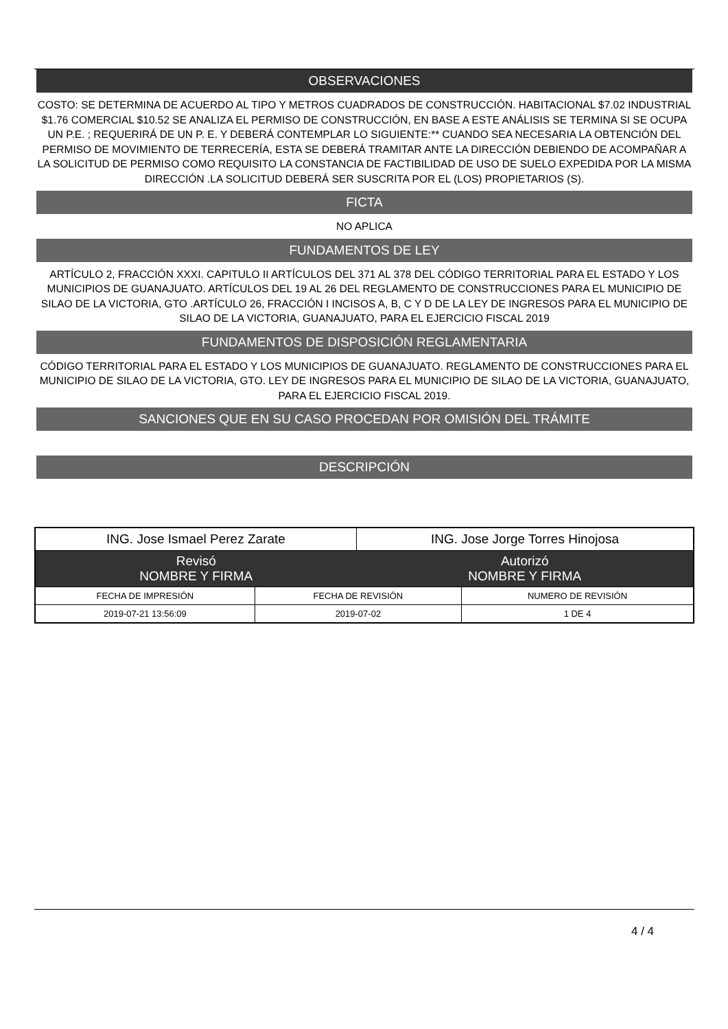OBSERVACIONES
COSTO: SE DETERMINA DE ACUERDO AL TIPO Y METROS CUADRADOS DE CONSTRUCCIÓN. HABITACIONAL $7.02 INDUSTRIAL $1.76 COMERCIAL $10.52 SE ANALIZA EL PERMISO DE CONSTRUCCIÓN, EN BASE A ESTE ANÁLISIS SE TERMINA SI SE OCUPA UN P.E. ; REQUERIRÁ DE UN P. E. Y DEBERÁ CONTEMPLAR LO SIGUIENTE:** CUANDO SEA NECESARIA LA OBTENCIÓN DEL PERMISO DE MOVIMIENTO DE TERRECERÍA, ESTA SE DEBERÁ TRAMITAR ANTE LA DIRECCIÓN DEBIENDO DE ACOMPAÑAR A LA SOLICITUD DE PERMISO COMO REQUISITO LA CONSTANCIA DE FACTIBILIDAD DE USO DE SUELO EXPEDIDA POR LA MISMA DIRECCIÓN .LA SOLICITUD DEBERÁ SER SUSCRITA POR EL (LOS) PROPIETARIOS (S).
FICTA
NO APLICA
FUNDAMENTOS DE LEY
ARTÍCULO 2, FRACCIÓN XXXI. CAPITULO II ARTÍCULOS DEL 371 AL 378 DEL CÓDIGO TERRITORIAL PARA EL ESTADO Y LOS MUNICIPIOS DE GUANAJUATO. ARTÍCULOS DEL 19 AL 26 DEL REGLAMENTO DE CONSTRUCCIONES PARA EL MUNICIPIO DE SILAO DE LA VICTORIA, GTO .ARTÍCULO 26, FRACCIÓN I INCISOS A, B, C Y D DE LA LEY DE INGRESOS PARA EL MUNICIPIO DE SILAO DE LA VICTORIA, GUANAJUATO, PARA EL EJERCICIO FISCAL 2019
FUNDAMENTOS DE DISPOSICIÓN REGLAMENTARIA
CÓDIGO TERRITORIAL PARA EL ESTADO Y LOS MUNICIPIOS DE GUANAJUATO. REGLAMENTO DE CONSTRUCCIONES PARA EL MUNICIPIO DE SILAO DE LA VICTORIA, GTO. LEY DE INGRESOS PARA EL MUNICIPIO DE SILAO DE LA VICTORIA, GUANAJUATO, PARA EL EJERCICIO FISCAL 2019.
SANCIONES QUE EN SU CASO PROCEDAN POR OMISIÓN DEL TRÁMITE
DESCRIPCIÓN
| ING. Jose Ismael Perez Zarate | | ING. Jose Jorge Torres Hinojosa | |
| Revisó NOMBRE Y FIRMA | | Autorizó NOMBRE Y FIRMA | |
| FECHA DE IMPRESIÓN | FECHA DE REVISIÓN | | NUMERO DE REVISIÓN |
| 2019-07-21 13:56:09 | 2019-07-02 | | 1 DE 4 |
4 / 4